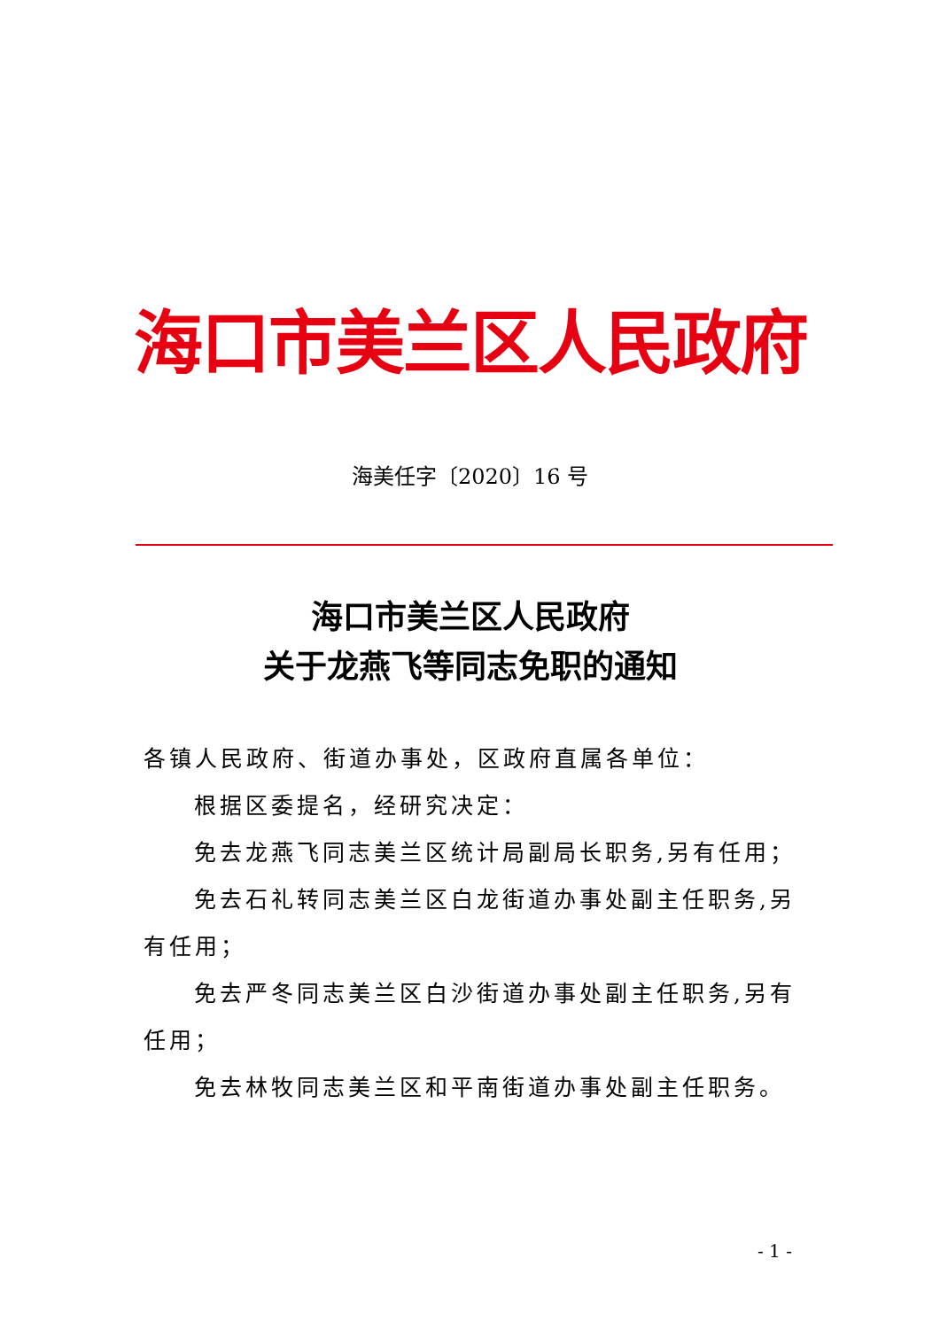海口市美兰区人民政府
海美任字〔2020〕16 号
海口市美兰区人民政府
关于龙燕飞等同志免职的通知
各镇人民政府、街道办事处，区政府直属各单位：
根据区委提名，经研究决定：
免去龙燕飞同志美兰区统计局副局长职务,另有任用；
免去石礼转同志美兰区白龙街道办事处副主任职务,另有任用；
免去严冬同志美兰区白沙街道办事处副主任职务,另有任用；
免去林牧同志美兰区和平南街道办事处副主任职务。
- 1 -